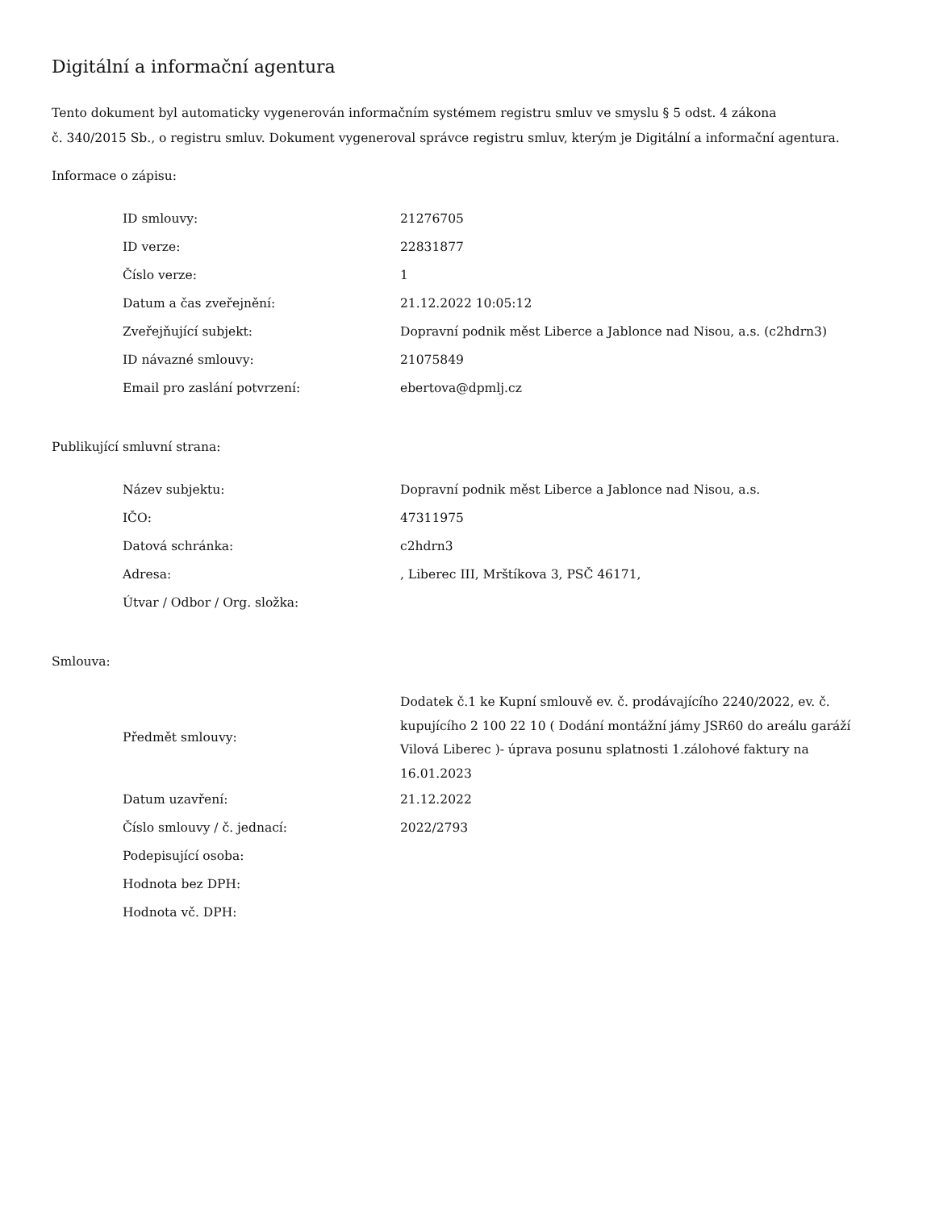Digitální a informační agentura
Tento dokument byl automaticky vygenerován informačním systémem registru smluv ve smyslu § 5 odst. 4 zákona
č. 340/2015 Sb., o registru smluv. Dokument vygeneroval správce registru smluv, kterým je Digitální a informační agentura.
Informace o zápisu:
| ID smlouvy: | 21276705 |
| ID verze: | 22831877 |
| Číslo verze: | 1 |
| Datum a čas zveřejnění: | 21.12.2022 10:05:12 |
| Zveřejňující subjekt: | Dopravní podnik měst Liberce a Jablonce nad Nisou, a.s. (c2hdrn3) |
| ID návazné smlouvy: | 21075849 |
| Email pro zaslání potvrzení: | ebertova@dpmlj.cz |
Publikující smluvní strana:
| Název subjektu: | Dopravní podnik měst Liberce a Jablonce nad Nisou, a.s. |
| IČO: | 47311975 |
| Datová schránka: | c2hdrn3 |
| Adresa: | , Liberec III, Mrštíkova 3, PSČ 46171, |
| Útvar / Odbor / Org. složka: | |
Smlouva:
| Předmět smlouvy: | Dodatek č.1 ke Kupní smlouvě ev. č. prodávajícího 2240/2022, ev. č. kupujícího 2 100 22 10 ( Dodání montážní jámy JSR60 do areálu garáží Vilová Liberec )- úprava posunu splatnosti 1.zálohové faktury na 16.01.2023 |
| Datum uzavření: | 21.12.2022 |
| Číslo smlouvy / č. jednací: | 2022/2793 |
| Podepisující osoba: | |
| Hodnota bez DPH: | |
| Hodnota vč. DPH: | |